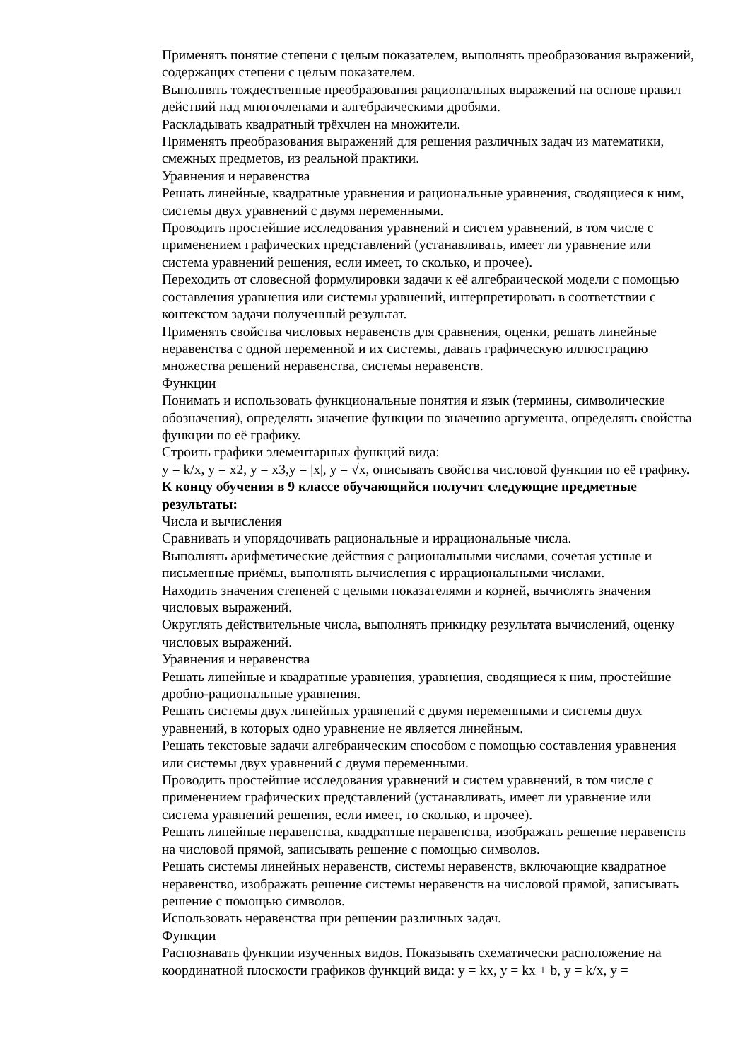Применять понятие степени с целым показателем, выполнять преобразования выражений, содержащих степени с целым показателем.
Выполнять тождественные преобразования рациональных выражений на основе правил действий над многочленами и алгебраическими дробями.
Раскладывать квадратный трёхчлен на множители.
Применять преобразования выражений для решения различных задач из математики, смежных предметов, из реальной практики.
Уравнения и неравенства
Решать линейные, квадратные уравнения и рациональные уравнения, сводящиеся к ним, системы двух уравнений с двумя переменными.
Проводить простейшие исследования уравнений и систем уравнений, в том числе с применением графических представлений (устанавливать, имеет ли уравнение или система уравнений решения, если имеет, то сколько, и прочее).
Переходить от словесной формулировки задачи к её алгебраической модели с помощью составления уравнения или системы уравнений, интерпретировать в соответствии с контекстом задачи полученный результат.
Применять свойства числовых неравенств для сравнения, оценки, решать линейные неравенства с одной переменной и их системы, давать графическую иллюстрацию множества решений неравенства, системы неравенств.
Функции
Понимать и использовать функциональные понятия и язык (термины, символические обозначения), определять значение функции по значению аргумента, определять свойства функции по её графику.
Строить графики элементарных функций вида:
y = k/x, y = x2, y = x3,y = |x|, y = √x, описывать свойства числовой функции по её графику.
К концу обучения в 9 классе обучающийся получит следующие предметные результаты:
Числа и вычисления
Сравнивать и упорядочивать рациональные и иррациональные числа.
Выполнять арифметические действия с рациональными числами, сочетая устные и письменные приёмы, выполнять вычисления с иррациональными числами.
Находить значения степеней с целыми показателями и корней, вычислять значения числовых выражений.
Округлять действительные числа, выполнять прикидку результата вычислений, оценку числовых выражений.
Уравнения и неравенства
Решать линейные и квадратные уравнения, уравнения, сводящиеся к ним, простейшие дробно-рациональные уравнения.
Решать системы двух линейных уравнений с двумя переменными и системы двух уравнений, в которых одно уравнение не является линейным.
Решать текстовые задачи алгебраическим способом с помощью составления уравнения или системы двух уравнений с двумя переменными.
Проводить простейшие исследования уравнений и систем уравнений, в том числе с применением графических представлений (устанавливать, имеет ли уравнение или система уравнений решения, если имеет, то сколько, и прочее).
Решать линейные неравенства, квадратные неравенства, изображать решение неравенств на числовой прямой, записывать решение с помощью символов.
Решать системы линейных неравенств, системы неравенств, включающие квадратное неравенство, изображать решение системы неравенств на числовой прямой, записывать решение с помощью символов.
Использовать неравенства при решении различных задач.
Функции
Распознавать функции изученных видов. Показывать схематически расположение на координатной плоскости графиков функций вида: y = kx, y = kx + b, y = k/x, y =